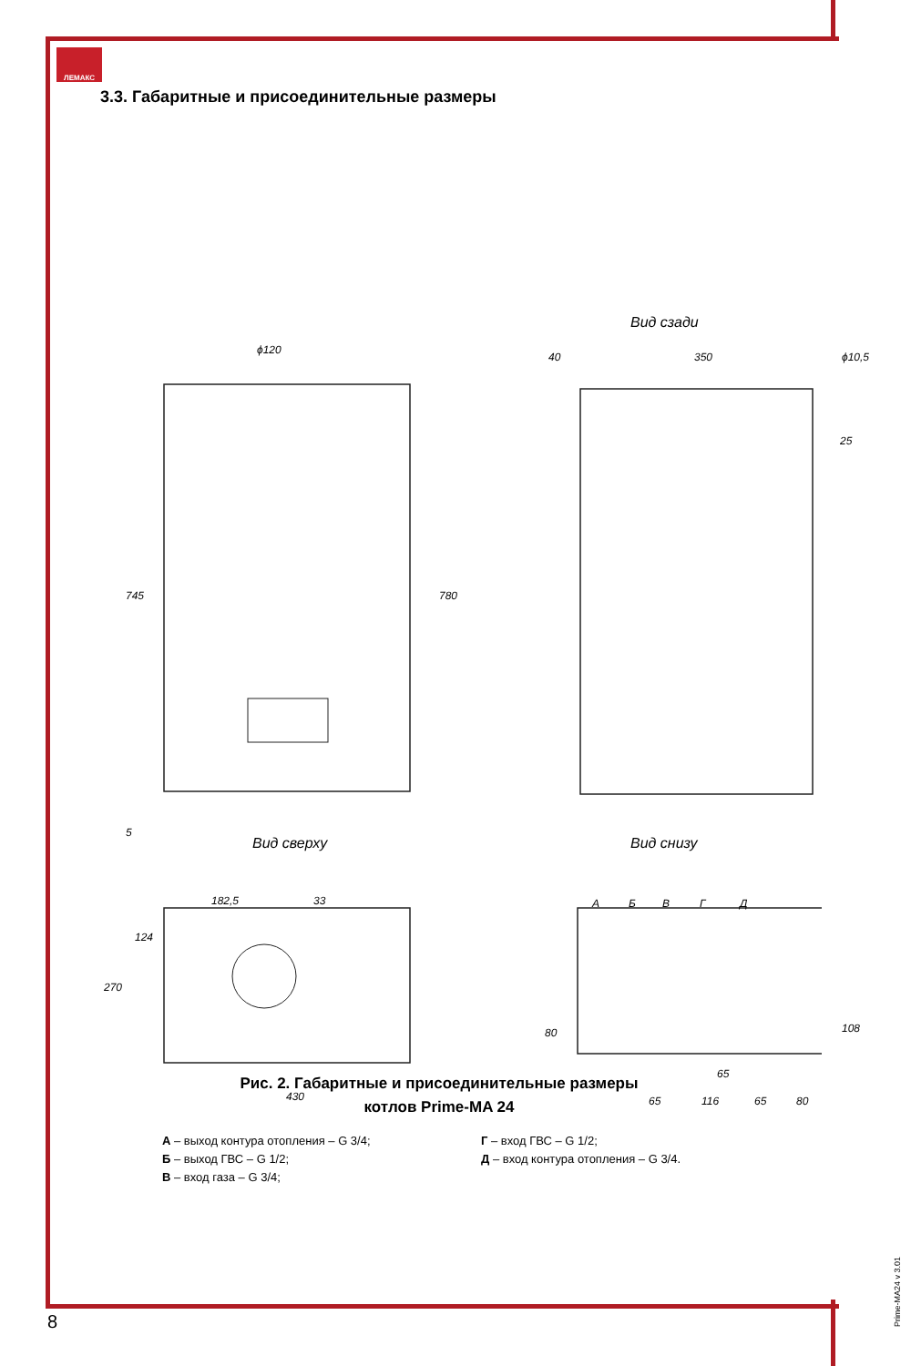ЛЕМАКС
3.3. Габаритные и присоединительные размеры
Вид сзади
Вид сверху Вид снизу
ϕ120
745 780
5
40 350 ϕ10,5
25
182,5 33
124
270
430
А Б В Г Д
80 108
65
65 116 65 80
Рис. 2. Габаритные и присоединительные размеры
котлов Prime-MA 24
А – выход контура отопления – G 3/4;
Б – выход ГВС – G 1/2;
В – вход газа – G 3/4;
Г – вход ГВС – G 1/2;
Д – вход контура отопления – G 3/4.
8
Prime-MA24 v 3.01